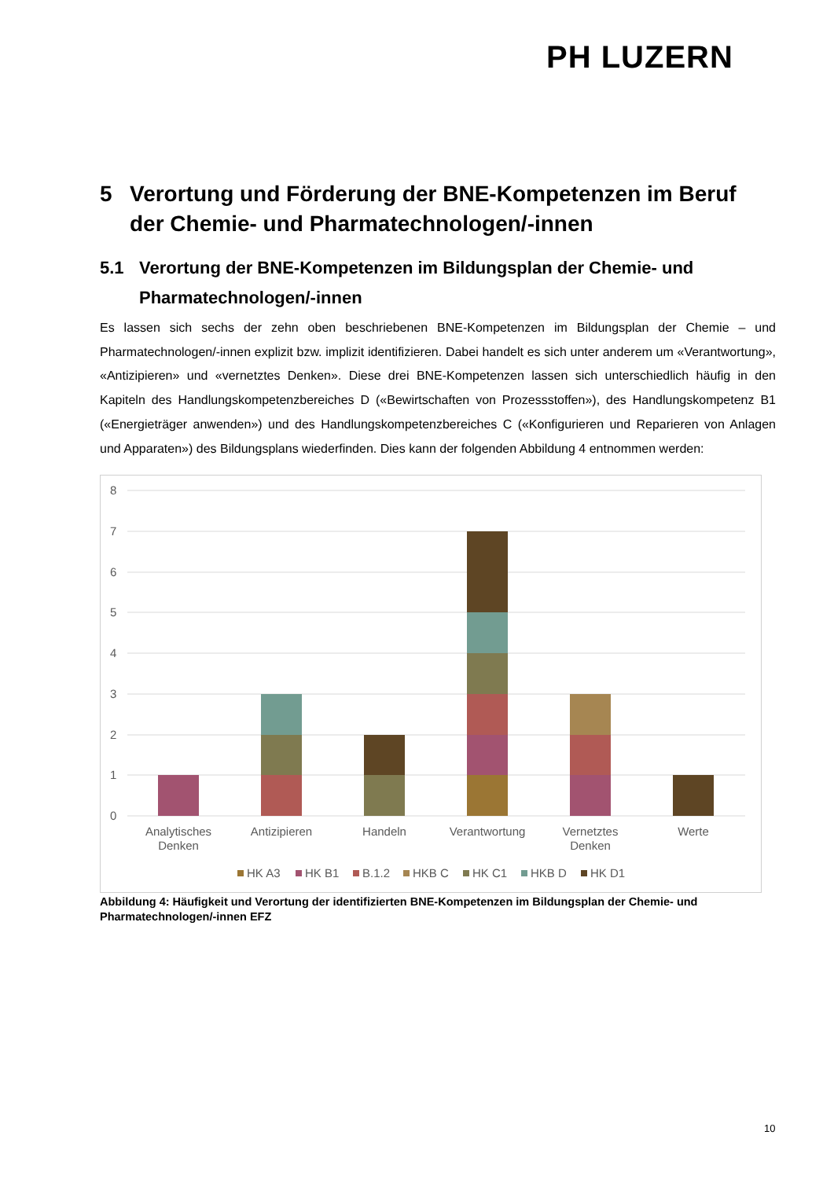PH LUZERN
5 Verortung und Förderung der BNE-Kompetenzen im Beruf der Chemie- und Pharmatechnologen/-innen
5.1 Verortung der BNE-Kompetenzen im Bildungsplan der Chemie- und Pharmatechnologen/-innen
Es lassen sich sechs der zehn oben beschriebenen BNE-Kompetenzen im Bildungsplan der Chemie – und Pharmatechnologen/-innen explizit bzw. implizit identifizieren. Dabei handelt es sich unter anderem um «Verantwortung», «Antizipieren» und «vernetztes Denken». Diese drei BNE-Kompetenzen lassen sich unterschiedlich häufig in den Kapiteln des Handlungskompetenzbereiches D («Bewirtschaften von Prozessstoffen»), des Handlungskompetenz B1 («Energieträger anwenden») und des Handlungskompetenzbereiches C («Konfigurieren und Reparieren von Anlagen und Apparaten») des Bildungsplans wiederfinden. Dies kann der folgenden Abbildung 4 entnommen werden:
8
7
6
5
4
3
2
1
0
Analytisches
Denken
Antizipieren
Handeln
Verantwortung
Vernetztes
Denken
Werte
HK A3
HK B1
B.1.2
HKB C
HK C1
HKB D
HK D1
Abbildung 4: Häufigkeit und Verortung der identifizierten BNE-Kompetenzen im Bildungsplan der Chemie- und Pharmatechnologen/-innen EFZ
10